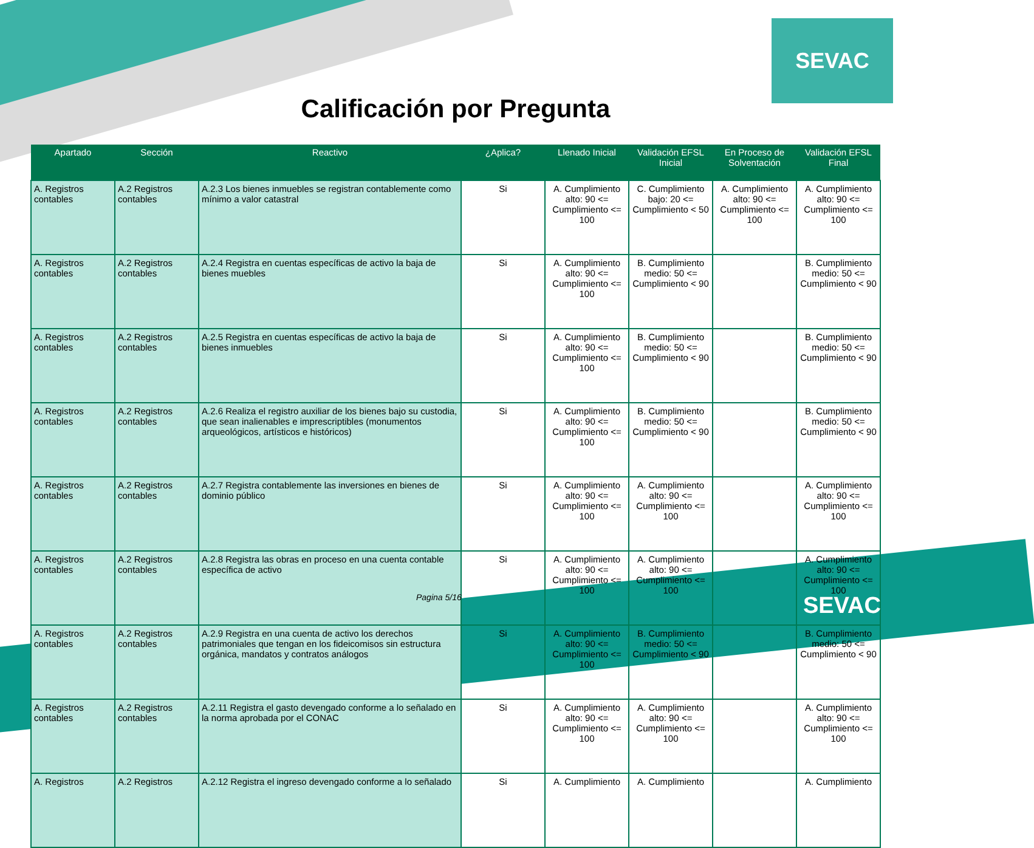SEVAC
Calificación por Pregunta
| Apartado | Sección | Reactivo | ¿Aplica? | Llenado Inicial | Validación EFSL Inicial | En Proceso de Solventación | Validación EFSL Final |
| --- | --- | --- | --- | --- | --- | --- | --- |
| A. Registros contables | A.2 Registros contables | A.2.3 Los bienes inmuebles se registran contablemente como mínimo a valor catastral | Si | A. Cumplimiento alto: 90 <= Cumplimiento <= 100 | C. Cumplimiento bajo: 20 <= Cumplimiento < 50 | A. Cumplimiento alto: 90 <= Cumplimiento <= 100 | A. Cumplimiento alto: 90 <= Cumplimiento <= 100 |
| A. Registros contables | A.2 Registros contables | A.2.4 Registra en cuentas específicas de activo la baja de bienes muebles | Si | A. Cumplimiento alto: 90 <= Cumplimiento <= 100 | B. Cumplimiento medio: 50 <= Cumplimiento < 90 | | B. Cumplimiento medio: 50 <= Cumplimiento < 90 |
| A. Registros contables | A.2 Registros contables | A.2.5 Registra en cuentas específicas de activo la baja de bienes inmuebles | Si | A. Cumplimiento alto: 90 <= Cumplimiento <= 100 | B. Cumplimiento medio: 50 <= Cumplimiento < 90 | | B. Cumplimiento medio: 50 <= Cumplimiento < 90 |
| A. Registros contables | A.2 Registros contables | A.2.6 Realiza el registro auxiliar de los bienes bajo su custodia, que sean inalienables e imprescriptibles (monumentos arqueológicos, artísticos e históricos) | Si | A. Cumplimiento alto: 90 <= Cumplimiento <= 100 | B. Cumplimiento medio: 50 <= Cumplimiento < 90 | | B. Cumplimiento medio: 50 <= Cumplimiento < 90 |
| A. Registros contables | A.2 Registros contables | A.2.7 Registra contablemente las inversiones en bienes de dominio público | Si | A. Cumplimiento alto: 90 <= Cumplimiento <= 100 | A. Cumplimiento alto: 90 <= Cumplimiento <= 100 | | A. Cumplimiento alto: 90 <= Cumplimiento <= 100 |
| A. Registros contables | A.2 Registros contables | A.2.8 Registra las obras en proceso en una cuenta contable específica de activo | Si | A. Cumplimiento alto: 90 <= Cumplimiento <= 100 | A. Cumplimiento alto: 90 <= Cumplimiento <= 100 | | A. Cumplimiento alto: 90 <= Cumplimiento <= 100 |
| A. Registros contables | A.2 Registros contables | A.2.9 Registra en una cuenta de activo los derechos patrimoniales que tengan en los fideicomisos sin estructura orgánica, mandatos y contratos análogos | Si | A. Cumplimiento alto: 90 <= Cumplimiento <= 100 | B. Cumplimiento medio: 50 <= Cumplimiento < 90 | | B. Cumplimiento medio: 50 <= Cumplimiento < 90 |
| A. Registros contables | A.2 Registros contables | A.2.11 Registra el gasto devengado conforme a lo señalado en la norma aprobada por el CONAC | Si | A. Cumplimiento alto: 90 <= Cumplimiento <= 100 | A. Cumplimiento alto: 90 <= Cumplimiento <= 100 | | A. Cumplimiento alto: 90 <= Cumplimiento <= 100 |
| A. Registros | A.2 Registros | A.2.12 Registra el ingreso devengado conforme a lo señalado | Si | A. Cumplimiento | A. Cumplimiento | | A. Cumplimiento |
Pagina 5/16 SEVAC